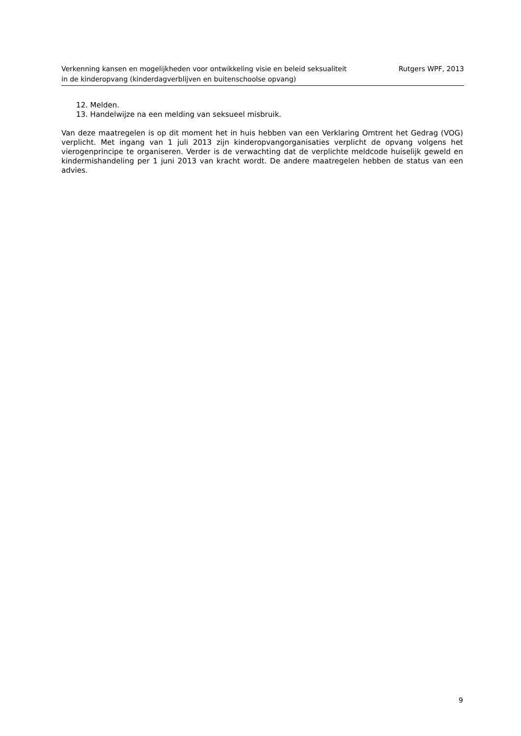Verkenning kansen en mogelijkheden voor ontwikkeling visie en beleid seksualiteit
in de kinderopvang (kinderdagverblijven en buitenschoolse opvang)
Rutgers WPF, 2013
12. Melden.
13. Handelwijze na een melding van seksueel misbruik.
Van deze maatregelen is op dit moment het in huis hebben van een Verklaring Omtrent het Gedrag (VOG) verplicht. Met ingang van 1 juli 2013 zijn kinderopvangorganisaties verplicht de opvang volgens het vierogenprincipe te organiseren. Verder is de verwachting dat de verplichte meldcode huiselijk geweld en kindermishandeling per 1 juni 2013 van kracht wordt. De andere maatregelen hebben de status van een advies.
9